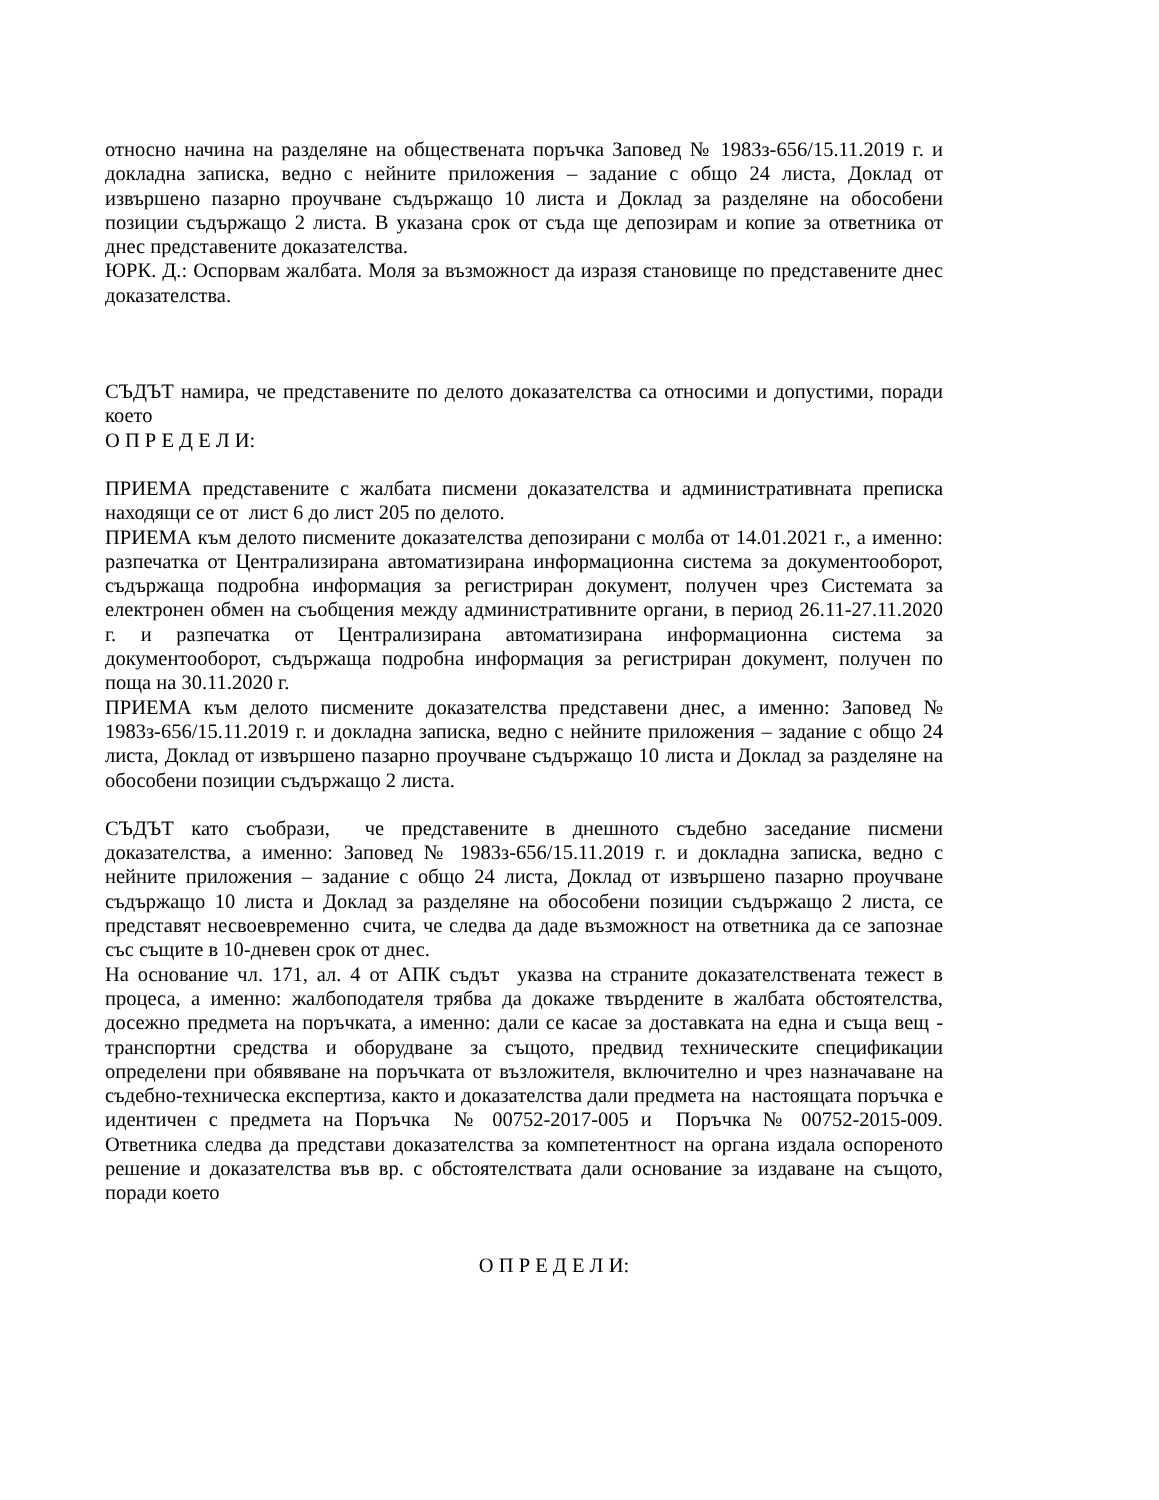относно начина на разделяне на обществената поръчка Заповед № 1983з-656/15.11.2019 г. и докладна записка, ведно с нейните приложения – задание с общо 24 листа, Доклад от извършено пазарно проучване съдържащо 10 листа и Доклад за разделяне на обособени позиции съдържащо 2 листа. В указана срок от съда ще депозирам и копие за ответника от днес представените доказателства.
ЮРК. Д.: Оспорвам жалбата. Моля за възможност да изразя становище по представените днес доказателства.
СЪДЪТ намира, че представените по делото доказателства са относими и допустими, поради което
О П Р Е Д Е Л И:
ПРИЕМА представените с жалбата писмени доказателства и административната преписка находящи се от лист 6 до лист 205 по делото.
ПРИЕМА към делото писмените доказателства депозирани с молба от 14.01.2021 г., а именно: разпечатка от Централизирана автоматизирана информационна система за документооборот, съдържаща подробна информация за регистриран документ, получен чрез Системата за електронен обмен на съобщения между административните органи, в период 26.11-27.11.2020 г. и разпечатка от Централизирана автоматизирана информационна система за документооборот, съдържаща подробна информация за регистриран документ, получен по поща на 30.11.2020 г.
ПРИЕМА към делото писмените доказателства представени днес, а именно: Заповед № 1983з-656/15.11.2019 г. и докладна записка, ведно с нейните приложения – задание с общо 24 листа, Доклад от извършено пазарно проучване съдържащо 10 листа и Доклад за разделяне на обособени позиции съдържащо 2 листа.
СЪДЪТ като съобрази, че представените в днешното съдебно заседание писмени доказателства, а именно: Заповед № 1983з-656/15.11.2019 г. и докладна записка, ведно с нейните приложения – задание с общо 24 листа, Доклад от извършено пазарно проучване съдържащо 10 листа и Доклад за разделяне на обособени позиции съдържащо 2 листа, се представят несвоевременно счита, че следва да даде възможност на ответника да се запознае със същите в 10-дневен срок от днес.
На основание чл. 171, ал. 4 от АПК съдът указва на страните доказателствената тежест в процеса, а именно: жалбоподателя трябва да докаже твърдените в жалбата обстоятелства, досежно предмета на поръчката, а именно: дали се касае за доставката на една и съща вещ - транспортни средства и оборудване за същото, предвид техническите спецификации определени при обявяване на поръчката от възложителя, включително и чрез назначаване на съдебно-техническа експертиза, както и доказателства дали предмета на настоящата поръчка е идентичен с предмета на Поръчка № 00752-2017-005 и Поръчка № 00752-2015-009. Ответника следва да представи доказателства за компетентност на органа издала оспореното решение и доказателства във вр. с обстоятелствата дали основание за издаване на същото, поради което
О П Р Е Д Е Л И: